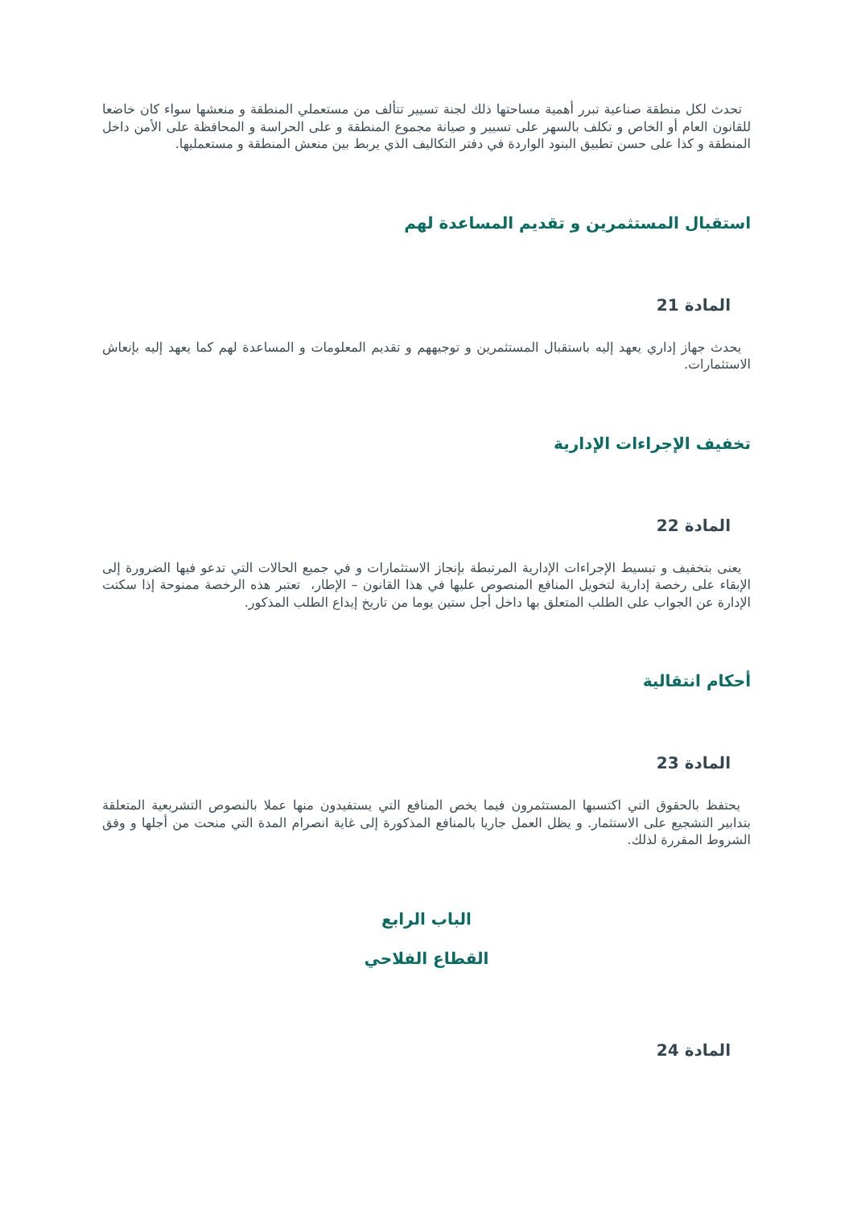تحدث لكل منطقة صناعية تبرر أهمية مساحتها ذلك لجنة تسيير تتألف من مستعملي المنطقة و منعشها سواء كان خاضعا للقانون العام أو الخاص و تكلف بالسهر على تسيير و صيانة مجموع المنطقة و على الحراسة و المحافظة على الأمن داخل المنطقة و كذا على حسن تطبيق البنود الواردة في دفتر التكاليف الذي يربط بين منعش المنطقة و مستعمليها.
استقبال المستثمرين و تقديم المساعدة لهم
المادة 21
يحدث جهاز إداري يعهد إليه باستقبال المستثمرين و توجيههم و تقديم المعلومات و المساعدة لهم كما يعهد إليه بإنعاش الاستثمارات.
تخفيف الإجراءات الإدارية
المادة 22
يعنى بتخفيف و تبسيط الإجراءات الإدارية المرتبطة بإنجاز الاستثمارات و في جميع الحالات التي تدعو فيها الضرورة إلى الإبقاء على رخصة إدارية لتخويل المنافع المنصوص عليها في هذا القانون – الإطار، تعتبر هذه الرخصة ممنوحة إذا سكتت الإدارة عن الجواب على الطلب المتعلق بها داخل أجل ستين يوما من تاريخ إيداع الطلب المذكور.
أحكام انتقالية
المادة 23
يحتفظ بالحقوق التي اكتسبها المستثمرون فيما يخص المنافع التي يستفيدون منها عملا بالنصوص التشريعية المتعلقة بتدابير التشجيع على الاستثمار. و يظل العمل جاريا بالمنافع المذكورة إلى غاية انصرام المدة التي منحت من أجلها و وفق الشروط المقررة لذلك.
الباب الرابع
القطاع الفلاحي
المادة 24